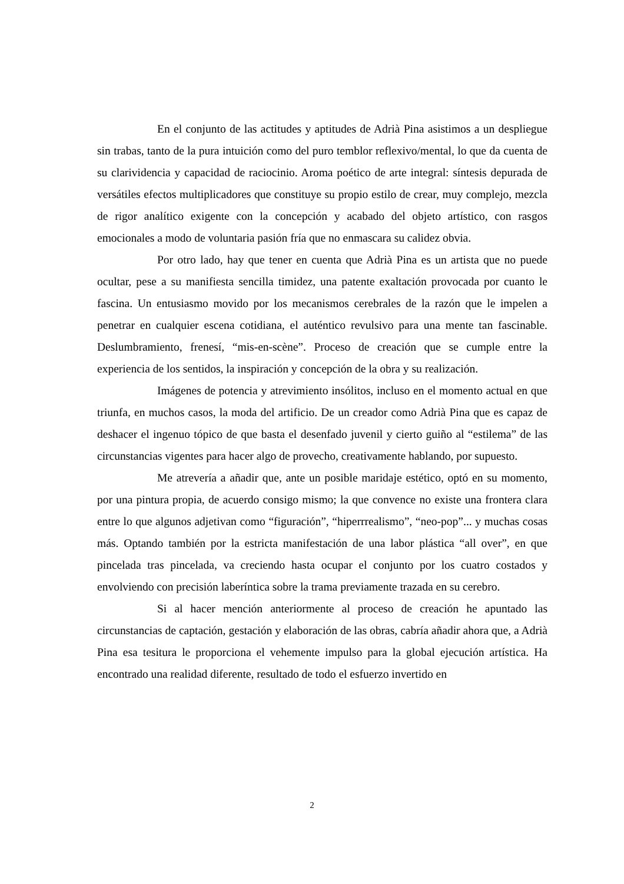En el conjunto de las actitudes y aptitudes de Adrià Pina asistimos a un despliegue sin trabas, tanto de la pura intuición como del puro temblor reflexivo/mental, lo que da cuenta de su clarividencia y capacidad de raciocinio. Aroma poético de arte integral: síntesis depurada de versátiles efectos multiplicadores que constituye su propio estilo de crear, muy complejo, mezcla de rigor analítico exigente con la concepción y acabado del objeto artístico, con rasgos emocionales a modo de voluntaria pasión fría que no enmascara su calidez obvia.
Por otro lado, hay que tener en cuenta que Adrià Pina es un artista que no puede ocultar, pese a su manifiesta sencilla timidez, una patente exaltación provocada por cuanto le fascina. Un entusiasmo movido por los mecanismos cerebrales de la razón que le impelen a penetrar en cualquier escena cotidiana, el auténtico revulsivo para una mente tan fascinable. Deslumbramiento, frenesí, “mis-en-scène”. Proceso de creación que se cumple entre la experiencia de los sentidos, la inspiración y concepción de la obra y su realización.
Imágenes de potencia y atrevimiento insólitos, incluso en el momento actual en que triunfa, en muchos casos, la moda del artificio. De un creador como Adrià Pina que es capaz de deshacer el ingenuo tópico de que basta el desenfado juvenil y cierto guiño al “estilema” de las circunstancias vigentes para hacer algo de provecho, creativamente hablando, por supuesto.
Me atrevería a añadir que, ante un posible maridaje estético, optó en su momento, por una pintura propia, de acuerdo consigo mismo; la que convence no existe una frontera clara entre lo que algunos adjetivan como “figuración”, “hiperrrealismo”, “neo-pop”... y muchas cosas más. Optando también por la estricta manifestación de una labor plástica “all over”, en que pincelada tras pincelada, va creciendo hasta ocupar el conjunto por los cuatro costados y envolviendo con precisión laberíntica sobre la trama previamente trazada en su cerebro.
Si al hacer mención anteriormente al proceso de creación he apuntado las circunstancias de captación, gestación y elaboración de las obras, cabría añadir ahora que, a Adrià Pina esa tesitura le proporciona el vehemente impulso para la global ejecución artística. Ha encontrado una realidad diferente, resultado de todo el esfuerzo invertido en
2